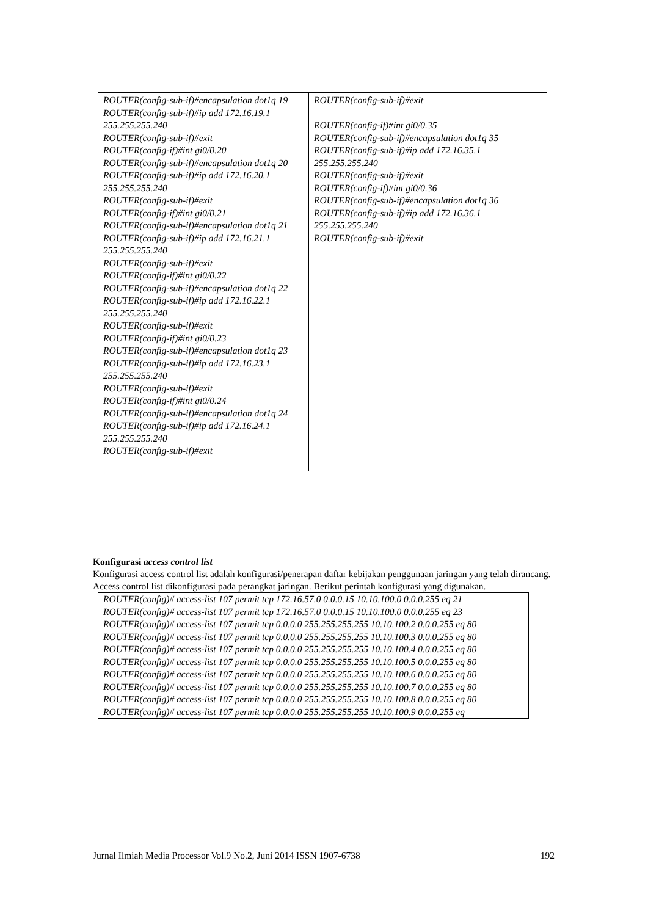| ROUTER(config-sub-if)#encapsulation dot1q 19 ROUTER(config-sub-if)#ip add 172.16.19.1 255.255.255.240 ROUTER(config-sub-if)#exit ROUTER(config-if)#int gi0/0.20 ROUTER(config-sub-if)#encapsulation dot1q 20 ROUTER(config-sub-if)#ip add 172.16.20.1 255.255.255.240 ROUTER(config-sub-if)#exit ROUTER(config-if)#int gi0/0.21 ROUTER(config-sub-if)#encapsulation dot1q 21 ROUTER(config-sub-if)#ip add 172.16.21.1 255.255.255.240 ROUTER(config-sub-if)#exit ROUTER(config-if)#int gi0/0.22 ROUTER(config-sub-if)#encapsulation dot1q 22 ROUTER(config-sub-if)#ip add 172.16.22.1 255.255.255.240 ROUTER(config-sub-if)#exit ROUTER(config-if)#int gi0/0.23 ROUTER(config-sub-if)#encapsulation dot1q 23 ROUTER(config-sub-if)#ip add 172.16.23.1 255.255.255.240 ROUTER(config-sub-if)#exit ROUTER(config-if)#int gi0/0.24 ROUTER(config-sub-if)#encapsulation dot1q 24 ROUTER(config-sub-if)#ip add 172.16.24.1 255.255.255.240 ROUTER(config-sub-if)#exit | ROUTER(config-sub-if)#exit ROUTER(config-if)#int gi0/0.35 ROUTER(config-sub-if)#encapsulation dot1q 35 ROUTER(config-sub-if)#ip add 172.16.35.1 255.255.255.240 ROUTER(config-sub-if)#exit ROUTER(config-if)#int gi0/0.36 ROUTER(config-sub-if)#encapsulation dot1q 36 ROUTER(config-sub-if)#ip add 172.16.36.1 255.255.255.240 ROUTER(config-sub-if)#exit |
Konfigurasi access control list
Konfigurasi access control list adalah konfigurasi/penerapan daftar kebijakan penggunaan jaringan yang telah dirancang. Access control list dikonfigurasi pada perangkat jaringan. Berikut perintah konfigurasi yang digunakan.
| ROUTER(config)# access-list 107 permit tcp 172.16.57.0 0.0.0.15 10.10.100.0 0.0.0.255 eq 21 ROUTER(config)# access-list 107 permit tcp 172.16.57.0 0.0.0.15 10.10.100.0 0.0.0.255 eq 23 ROUTER(config)# access-list 107 permit tcp 0.0.0.0 255.255.255.255 10.10.100.2 0.0.0.255 eq 80 ROUTER(config)# access-list 107 permit tcp 0.0.0.0 255.255.255.255 10.10.100.3 0.0.0.255 eq 80 ROUTER(config)# access-list 107 permit tcp 0.0.0.0 255.255.255.255 10.10.100.4 0.0.0.255 eq 80 ROUTER(config)# access-list 107 permit tcp 0.0.0.0 255.255.255.255 10.10.100.5 0.0.0.255 eq 80 ROUTER(config)# access-list 107 permit tcp 0.0.0.0 255.255.255.255 10.10.100.6 0.0.0.255 eq 80 ROUTER(config)# access-list 107 permit tcp 0.0.0.0 255.255.255.255 10.10.100.7 0.0.0.255 eq 80 ROUTER(config)# access-list 107 permit tcp 0.0.0.0 255.255.255.255 10.10.100.8 0.0.0.255 eq 80 ROUTER(config)# access-list 107 permit tcp 0.0.0.0 255.255.255.255 10.10.100.9 0.0.0.255 eq |
Jurnal Ilmiah Media Processor Vol.9 No.2, Juni 2014 ISSN 1907-6738 192